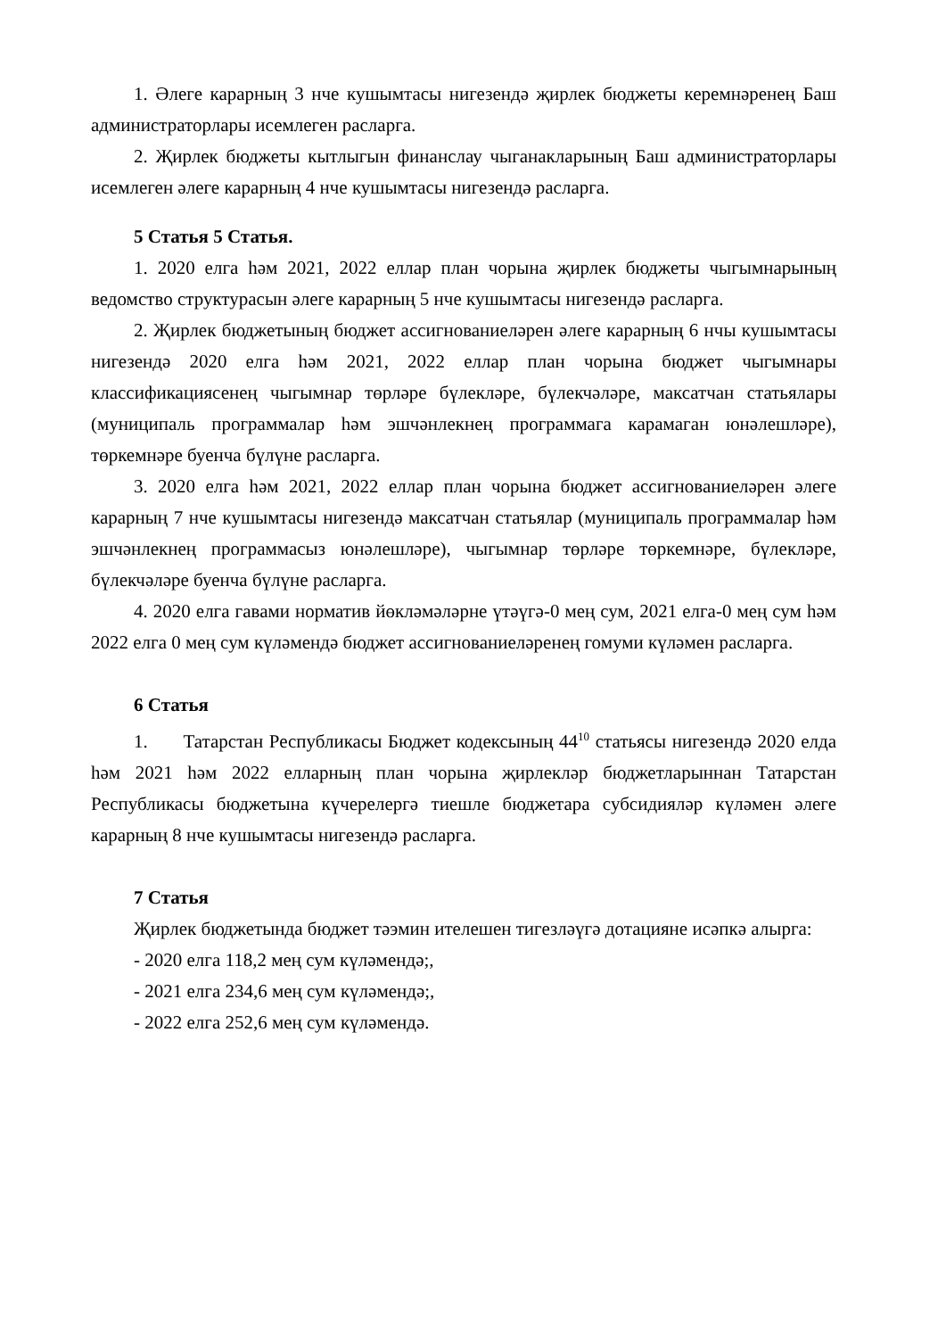1. Әлеге карарның 3 нче кушымтасы нигезендә җирлек бюджеты керемнәренең Баш администраторлары исемлеген расларга.
2. Җирлек бюджеты кытлыгын финанслау чыганакларының Баш администраторлары исемлеген әлеге карарның 4 нче кушымтасы нигезендә расларга.
5 Статья 5 Статья.
1. 2020 елга һәм 2021, 2022 еллар план чорына җирлек бюджеты чыгымнарының ведомство структурасын әлеге карарның 5 нче кушымтасы нигезендә расларга.
2. Җирлек бюджетының бюджет ассигнованиеләрен әлеге карарның 6 нчы кушымтасы нигезендә 2020 елга һәм 2021, 2022 еллар план чорына бюджет чыгымнары классификациясенең чыгымнар төрләре бүлекләре, бүлекчәләре, максатчан статьялары (муниципаль программалар һәм эшчәнлекнең программага карамаган юнәлешләре), төркемнәре буенча бүлүне расларга.
3. 2020 елга һәм 2021, 2022 еллар план чорына бюджет ассигнованиеләрен әлеге карарның 7 нче кушымтасы нигезендә максатчан статьялар (муниципаль программалар һәм эшчәнлекнең программасыз юнәлешләре), чыгымнар төрләре төркемнәре, бүлекләре, бүлекчәләре буенча бүлүне расларга.
4. 2020 елга гавами норматив йөкләмәләрне үтәүгә-0 мең сум, 2021 елга-0 мең сум һәм 2022 елга 0 мең сум күләмендә бюджет ассигнованиеләренең гомуми күләмен расларга.
6 Статья
1. Татарстан Республикасы Бюджет кодексының 44<sup>10</sup> статьясы нигезендә 2020 елда һәм 2021 һәм 2022 елларның план чорына җирлекләр бюджетларыннан Татарстан Республикасы бюджетына күчерелергә тиешле бюджетара субсидияләр күләмен әлеге карарның 8 нче кушымтасы нигезендә расларга.
7 Статья
Җирлек бюджетында бюджет тәэмин ителешен тигезләүгә дотацияне исәпкә алырга:
- 2020 елга 118,2 мең сум күләмендә;,
- 2021 елга 234,6 мең сум күләмендә;,
- 2022 елга 252,6 мең сум күләмендә.